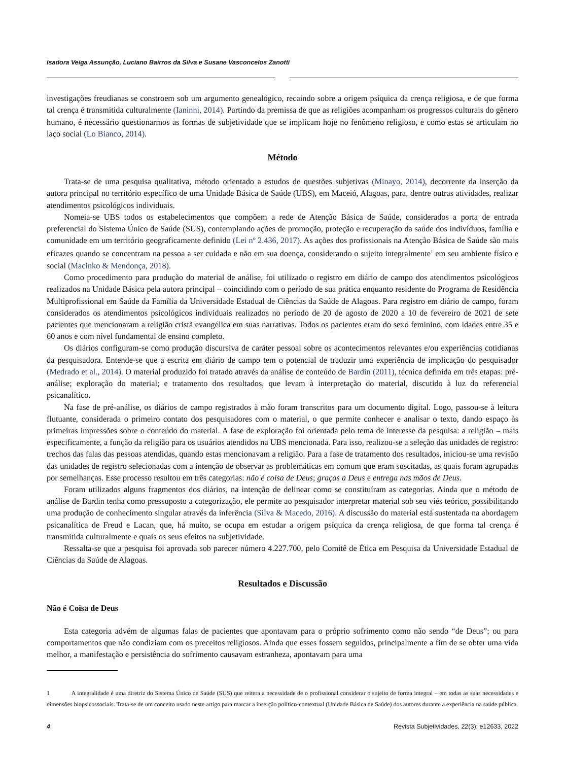Isadora Veiga Assunção, Luciano Bairros da Silva e Susane Vasconcelos Zanotti
investigações freudianas se constroem sob um argumento genealógico, recaindo sobre a origem psíquica da crença religiosa, e de que forma tal crença é transmitida culturalmente (Ianinni, 2014). Partindo da premissa de que as religiões acompanham os progressos culturais do gênero humano, é necessário questionarmos as formas de subjetividade que se implicam hoje no fenômeno religioso, e como estas se articulam no laço social (Lo Bianco, 2014).
Método
Trata-se de uma pesquisa qualitativa, método orientado a estudos de questões subjetivas (Minayo, 2014), decorrente da inserção da autora principal no território específico de uma Unidade Básica de Saúde (UBS), em Maceió, Alagoas, para, dentre outras atividades, realizar atendimentos psicológicos individuais.
Nomeia-se UBS todos os estabelecimentos que compõem a rede de Atenção Básica de Saúde, considerados a porta de entrada preferencial do Sistema Único de Saúde (SUS), contemplando ações de promoção, proteção e recuperação da saúde dos indivíduos, família e comunidade em um território geograficamente definido (Lei nº 2.436, 2017). As ações dos profissionais na Atenção Básica de Saúde são mais eficazes quando se concentram na pessoa a ser cuidada e não em sua doença, considerando o sujeito integralmente<sup>1</sup> em seu ambiente físico e social (Macinko & Mendonça, 2018).
Como procedimento para produção do material de análise, foi utilizado o registro em diário de campo dos atendimentos psicológicos realizados na Unidade Básica pela autora principal – coincidindo com o período de sua prática enquanto residente do Programa de Residência Multiprofissional em Saúde da Família da Universidade Estadual de Ciências da Saúde de Alagoas. Para registro em diário de campo, foram considerados os atendimentos psicológicos individuais realizados no período de 20 de agosto de 2020 a 10 de fevereiro de 2021 de sete pacientes que mencionaram a religião cristã evangélica em suas narrativas. Todos os pacientes eram do sexo feminino, com idades entre 35 e 60 anos e com nível fundamental de ensino completo.
Os diários configuram-se como produção discursiva de caráter pessoal sobre os acontecimentos relevantes e/ou experiências cotidianas da pesquisadora. Entende-se que a escrita em diário de campo tem o potencial de traduzir uma experiência de implicação do pesquisador (Medrado et al., 2014). O material produzido foi tratado através da análise de conteúdo de Bardin (2011), técnica definida em três etapas: pré-análise; exploração do material; e tratamento dos resultados, que levam à interpretação do material, discutido à luz do referencial psicanalítico.
Na fase de pré-análise, os diários de campo registrados à mão foram transcritos para um documento digital. Logo, passou-se à leitura flutuante, considerada o primeiro contato dos pesquisadores com o material, o que permite conhecer e analisar o texto, dando espaço às primeiras impressões sobre o conteúdo do material. A fase de exploração foi orientada pelo tema de interesse da pesquisa: a religião – mais especificamente, a função da religião para os usuários atendidos na UBS mencionada. Para isso, realizou-se a seleção das unidades de registro: trechos das falas das pessoas atendidas, quando estas mencionavam a religião. Para a fase de tratamento dos resultados, iniciou-se uma revisão das unidades de registro selecionadas com a intenção de observar as problemáticas em comum que eram suscitadas, as quais foram agrupadas por semelhanças. Esse processo resultou em três categorias: não é coisa de Deus; graças a Deus e entrega nas mãos de Deus.
Foram utilizados alguns fragmentos dos diários, na intenção de delinear como se constituíram as categorias. Ainda que o método de análise de Bardin tenha como pressuposto a categorização, ele permite ao pesquisador interpretar material sob seu viés teórico, possibilitando uma produção de conhecimento singular através da inferência (Silva & Macedo, 2016). A discussão do material está sustentada na abordagem psicanalítica de Freud e Lacan, que, há muito, se ocupa em estudar a origem psíquica da crença religiosa, de que forma tal crença é transmitida culturalmente e quais os seus efeitos na subjetividade.
Ressalta-se que a pesquisa foi aprovada sob parecer número 4.227.700, pelo Comitê de Ética em Pesquisa da Universidade Estadual de Ciências da Saúde de Alagoas.
Resultados e Discussão
Não é Coisa de Deus
Esta categoria advém de algumas falas de pacientes que apontavam para o próprio sofrimento como não sendo “de Deus”; ou para comportamentos que não condiziam com os preceitos religiosos. Ainda que esses fossem seguidos, principalmente a fim de se obter uma vida melhor, a manifestação e persistência do sofrimento causavam estranheza, apontavam para uma
1 A integralidade é uma diretriz do Sistema Único de Saúde (SUS) que reitera a necessidade de o profissional considerar o sujeito de forma integral – em todas as suas necessidades e dimensões biopsicossociais. Trata-se de um conceito usado neste artigo para marcar a inserção político-contextual (Unidade Básica de Saúde) dos autores durante a experiência na saúde pública.
4 Revista Subjetividades, 22(3): e12633, 2022